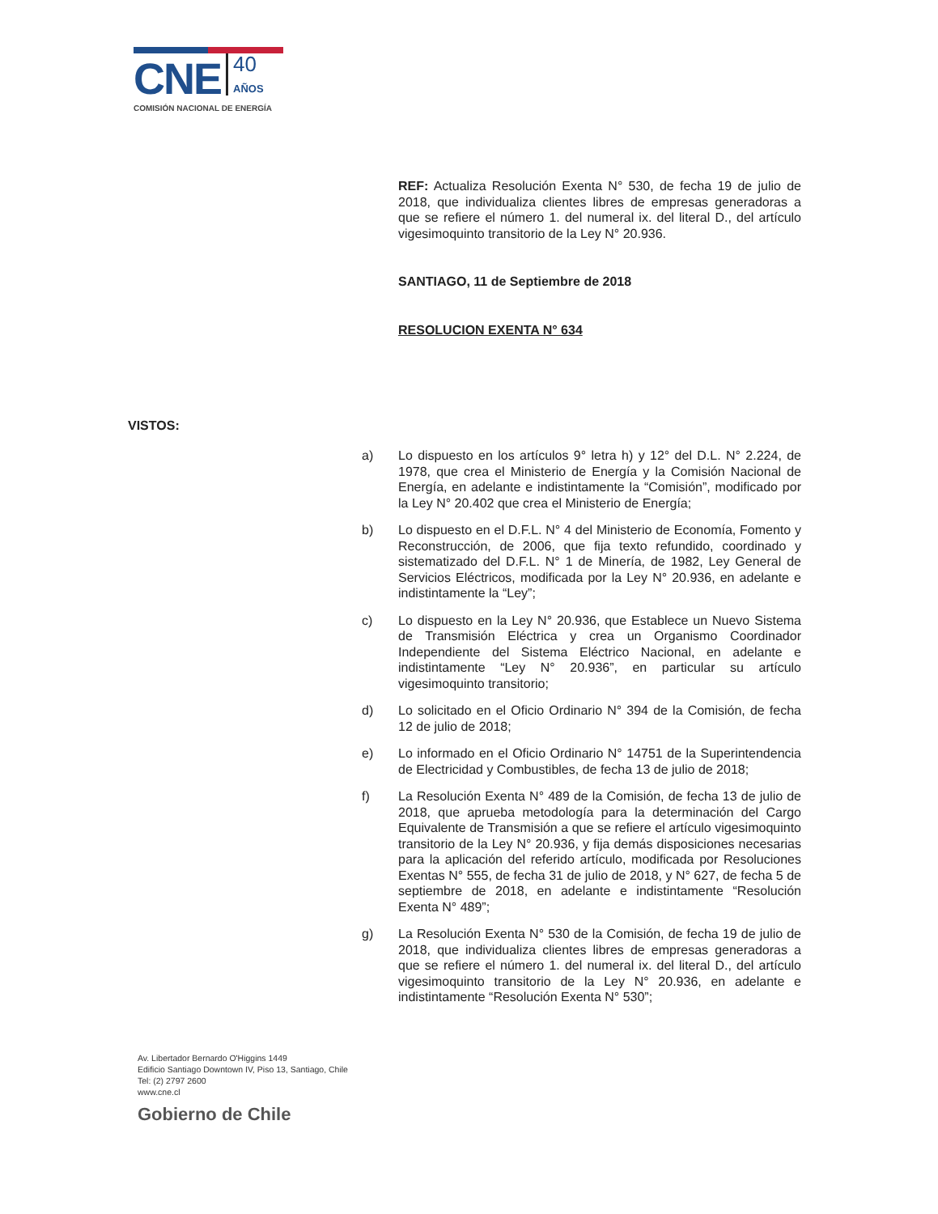CNE 40
AÑOS
COMISIÓN NACIONAL DE ENERGÍA
REF: Actualiza Resolución Exenta N° 530, de fecha 19 de julio de 2018, que individualiza clientes libres de empresas generadoras a que se refiere el número 1. del numeral ix. del literal D., del artículo vigesimoquinto transitorio de la Ley N° 20.936.
SANTIAGO, 11 de Septiembre de 2018
RESOLUCION EXENTA N° 634
VISTOS:
a) Lo dispuesto en los artículos 9° letra h) y 12° del D.L. N° 2.224, de 1978, que crea el Ministerio de Energía y la Comisión Nacional de Energía, en adelante e indistintamente la “Comisión”, modificado por la Ley N° 20.402 que crea el Ministerio de Energía;
b) Lo dispuesto en el D.F.L. N° 4 del Ministerio de Economía, Fomento y Reconstrucción, de 2006, que fija texto refundido, coordinado y sistematizado del D.F.L. N° 1 de Minería, de 1982, Ley General de Servicios Eléctricos, modificada por la Ley N° 20.936, en adelante e indistintamente la “Ley”;
c) Lo dispuesto en la Ley N° 20.936, que Establece un Nuevo Sistema de Transmisión Eléctrica y crea un Organismo Coordinador Independiente del Sistema Eléctrico Nacional, en adelante e indistintamente “Ley N° 20.936”, en particular su artículo vigesimoquinto transitorio;
d) Lo solicitado en el Oficio Ordinario N° 394 de la Comisión, de fecha 12 de julio de 2018;
e) Lo informado en el Oficio Ordinario N° 14751 de la Superintendencia de Electricidad y Combustibles, de fecha 13 de julio de 2018;
f) La Resolución Exenta N° 489 de la Comisión, de fecha 13 de julio de 2018, que aprueba metodología para la determinación del Cargo Equivalente de Transmisión a que se refiere el artículo vigesimoquinto transitorio de la Ley N° 20.936, y fija demás disposiciones necesarias para la aplicación del referido artículo, modificada por Resoluciones Exentas N° 555, de fecha 31 de julio de 2018, y N° 627, de fecha 5 de septiembre de 2018, en adelante e indistintamente “Resolución Exenta N° 489”;
g) La Resolución Exenta N° 530 de la Comisión, de fecha 19 de julio de 2018, que individualiza clientes libres de empresas generadoras a que se refiere el número 1. del numeral ix. del literal D., del artículo vigesimoquinto transitorio de la Ley N° 20.936, en adelante e indistintamente “Resolución Exenta N° 530”;
Av. Libertador Bernardo O'Higgins 1449
Edificio Santiago Downtown IV, Piso 13, Santiago, Chile
Tel: (2) 2797 2600
www.cne.cl
Gobierno de Chile